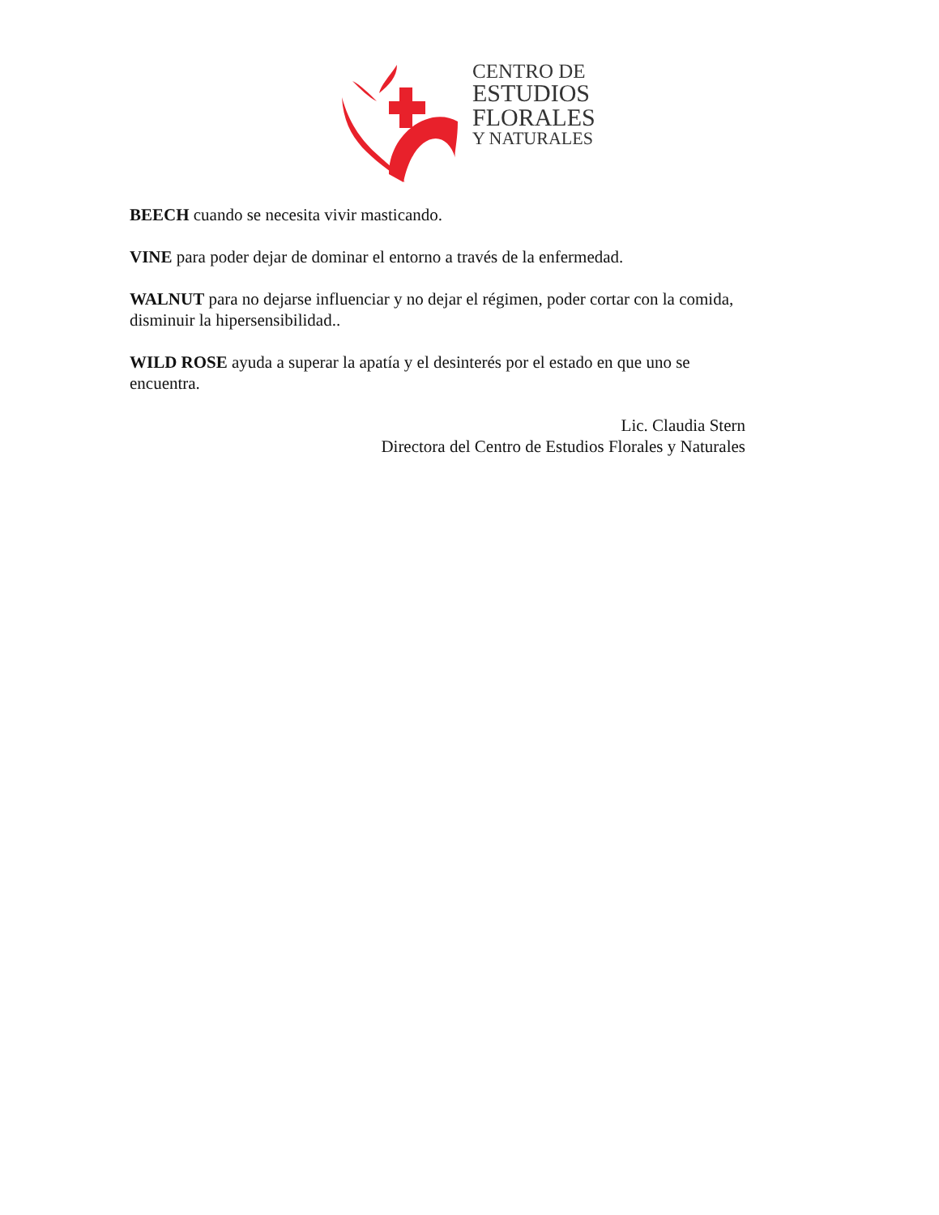CENTRO DE
ESTUDIOS
FLORALES
Y NATURALES
BEECH cuando se necesita vivir masticando.
VINE para poder dejar de dominar el entorno a través de la enfermedad.
WALNUT para no dejarse influenciar y no dejar el régimen, poder cortar con la comida, disminuir la hipersensibilidad..
WILD ROSE ayuda a superar la apatía y el desinterés por el estado en que uno se encuentra.
Lic. Claudia Stern
Directora del Centro de Estudios Florales y Naturales